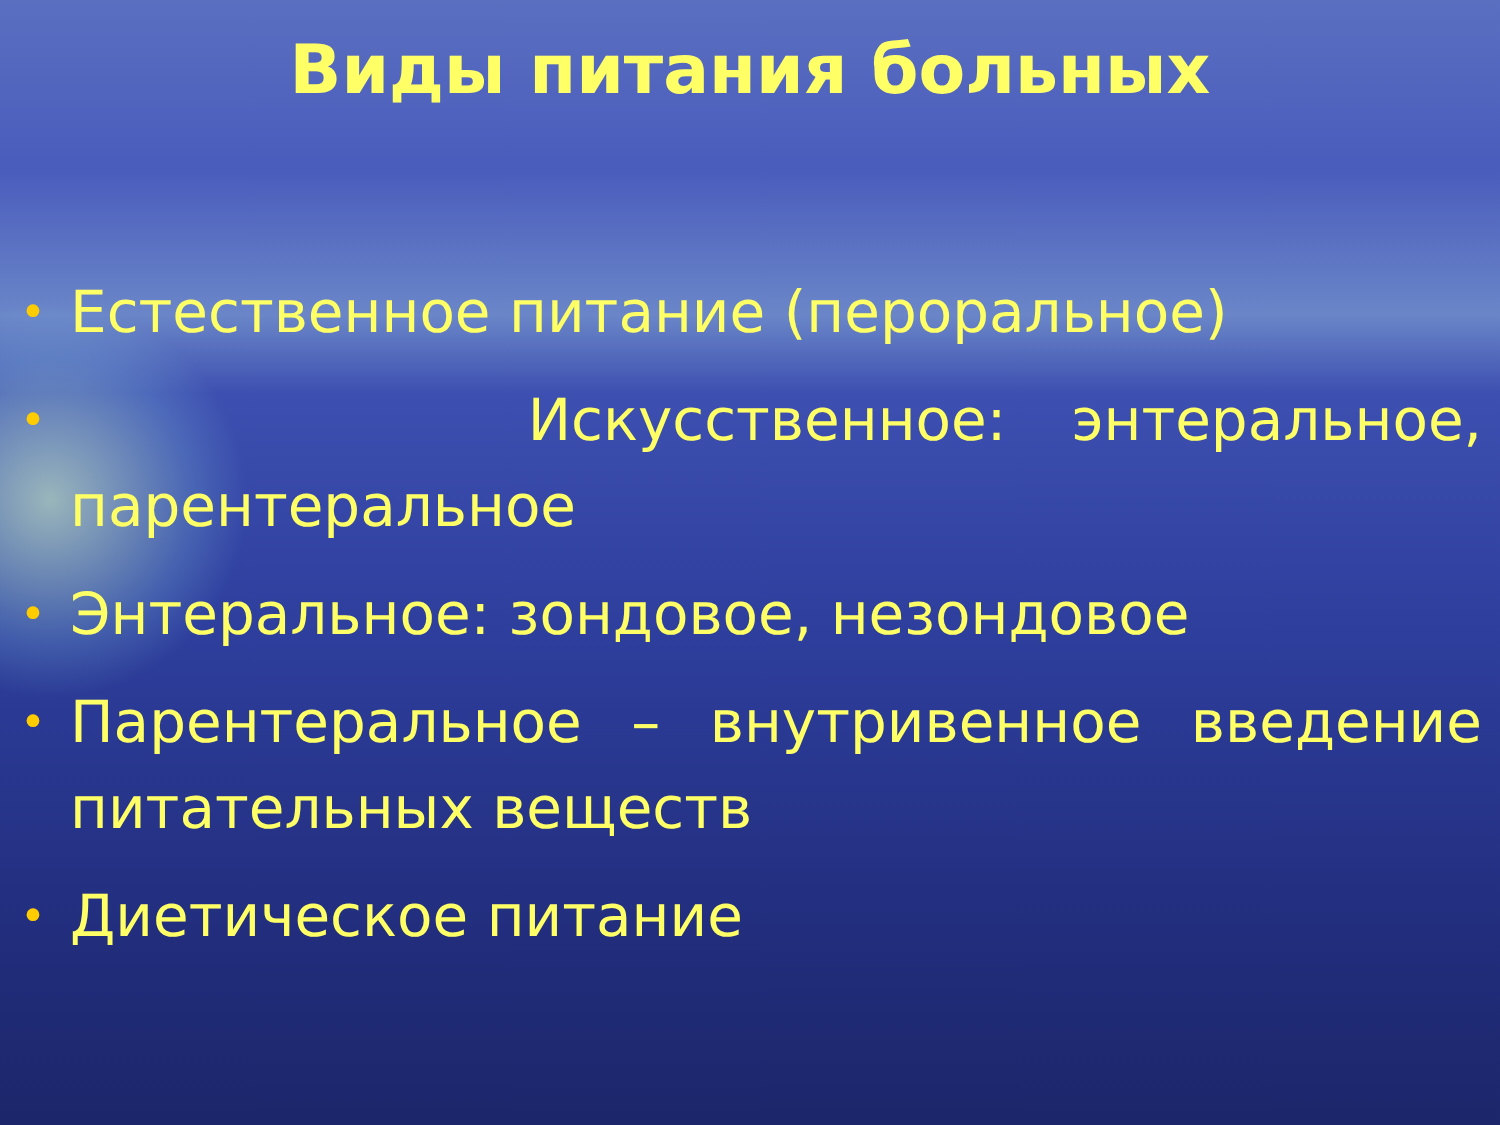Виды питания больных
• Естественное питание (пероральное)
• Искусственное: энтеральное, парентеральное
• Энтеральное: зондовое, незондовое
• Парентеральное – внутривенное введение питательных веществ
• Диетическое питание